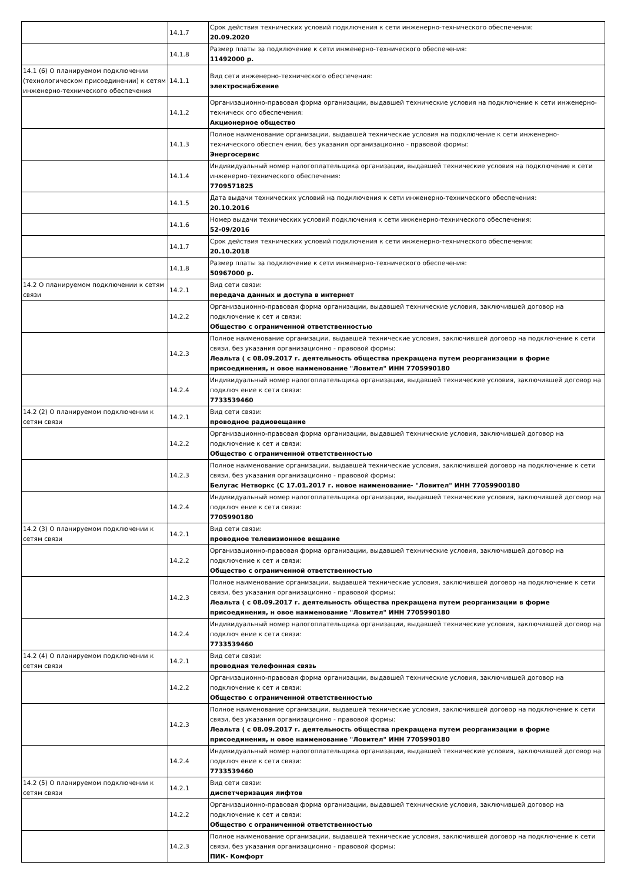| | 14.1.7 | Срок действия технических условий подключения к сети инженерно-технического обеспечения: 20.09.2020 |
| | 14.1.8 | Размер платы за подключение к сети инженерно-технического обеспечения: 11492000 р. |
| 14.1 (6) О планируемом подключении (технологическом присоединении) к сетям инженерно-технического обеспечения | 14.1.1 | Вид сети инженерно-технического обеспечения: электроснабжение |
| | 14.1.2 | Организационно-правовая форма организации, выдавшей технические условия на подключение к сети инженерно-техническ ого обеспечения: Акционерное общество |
| | 14.1.3 | Полное наименование организации, выдавшей технические условия на подключение к сети инженерно-технического обеспеч ения, без указания организационно - правовой формы: Энергосервис |
| | 14.1.4 | Индивидуальный номер налогоплательщика организации, выдавшей технические условия на подключение к сети инженерно-технического обеспечения: 7709571825 |
| | 14.1.5 | Дата выдачи технических условий на подключения к сети инженерно-технического обеспечения: 20.10.2016 |
| | 14.1.6 | Номер выдачи технических условий подключения к сети инженерно-технического обеспечения: 52-09/2016 |
| | 14.1.7 | Срок действия технических условий подключения к сети инженерно-технического обеспечения: 20.10.2018 |
| | 14.1.8 | Размер платы за подключение к сети инженерно-технического обеспечения: 50967000 р. |
| 14.2 О планируемом подключении к сетям связи | 14.2.1 | Вид сети связи: передача данных и доступа в интернет |
| | 14.2.2 | Организационно-правовая форма организации, выдавшей технические условия, заключившей договор на подключение к сет и связи: Общество с ограниченной ответственностью |
| | 14.2.3 | Полное наименование организации, выдавшей технические условия, заключившей договор на подключение к сети связи, без указания организационно - правовой формы: Леальта ( с 08.09.2017 г. деятельность общества прекращена путем реорганизации в форме присоединения, н овое наименование "Ловител" ИНН 7705990180 |
| | 14.2.4 | Индивидуальный номер налогоплательщика организации, выдавшей технические условия, заключившей договор на подключ ение к сети связи: 7733539460 |
| 14.2 (2) О планируемом подключении к сетям связи | 14.2.1 | Вид сети связи: проводное радиовещание |
| | 14.2.2 | Организационно-правовая форма организации, выдавшей технические условия, заключившей договор на подключение к сет и связи: Общество с ограниченной ответственностью |
| | 14.2.3 | Полное наименование организации, выдавшей технические условия, заключившей договор на подключение к сети связи, без указания организационно - правовой формы: Белугас Нетворкс (С 17.01.2017 г. новое наименование- "Ловител" ИНН 77059900180 |
| | 14.2.4 | Индивидуальный номер налогоплательщика организации, выдавшей технические условия, заключившей договор на подключ ение к сети связи: 7705990180 |
| 14.2 (3) О планируемом подключении к сетям связи | 14.2.1 | Вид сети связи: проводное телевизионное вещание |
| | 14.2.2 | Организационно-правовая форма организации, выдавшей технические условия, заключившей договор на подключение к сет и связи: Общество с ограниченной ответственностью |
| | 14.2.3 | Полное наименование организации, выдавшей технические условия, заключившей договор на подключение к сети связи, без указания организационно - правовой формы: Леальта ( с 08.09.2017 г. деятельность общества прекращена путем реорганизации в форме присоединения, н овое наименование "Ловител" ИНН 7705990180 |
| | 14.2.4 | Индивидуальный номер налогоплательщика организации, выдавшей технические условия, заключившей договор на подключ ение к сети связи: 7733539460 |
| 14.2 (4) О планируемом подключении к сетям связи | 14.2.1 | Вид сети связи: проводная телефонная связь |
| | 14.2.2 | Организационно-правовая форма организации, выдавшей технические условия, заключившей договор на подключение к сет и связи: Общество с ограниченной ответственностью |
| | 14.2.3 | Полное наименование организации, выдавшей технические условия, заключившей договор на подключение к сети связи, без указания организационно - правовой формы: Леальта ( с 08.09.2017 г. деятельность общества прекращена путем реорганизации в форме присоединения, н овое наименование "Ловител" ИНН 7705990180 |
| | 14.2.4 | Индивидуальный номер налогоплательщика организации, выдавшей технические условия, заключившей договор на подключ ение к сети связи: 7733539460 |
| 14.2 (5) О планируемом подключении к сетям связи | 14.2.1 | Вид сети связи: диспетчеризация лифтов |
| | 14.2.2 | Организационно-правовая форма организации, выдавшей технические условия, заключившей договор на подключение к сет и связи: Общество с ограниченной ответственностью |
| | 14.2.3 | Полное наименование организации, выдавшей технические условия, заключившей договор на подключение к сети связи, без указания организационно - правовой формы: ПИК- Комфорт |